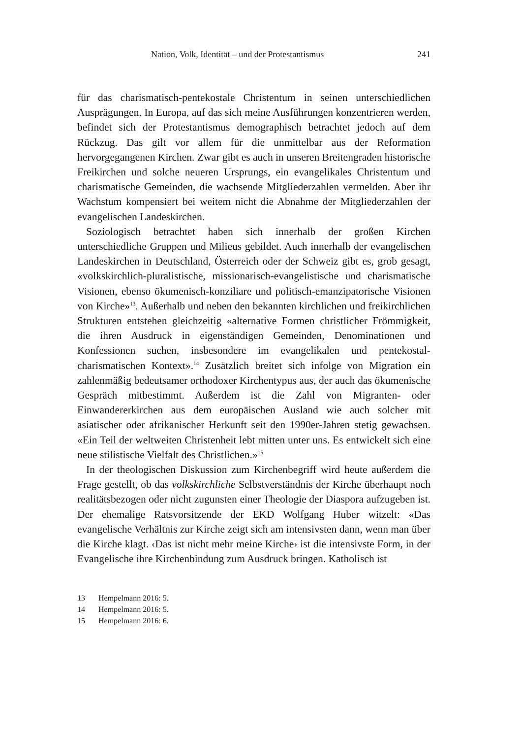Nation, Volk, Identität – und der Protestantismus 241
für das charismatisch-pentekostale Christentum in seinen unterschiedlichen Ausprägungen. In Europa, auf das sich meine Ausführungen konzentrieren werden, befindet sich der Protestantismus demographisch betrachtet jedoch auf dem Rückzug. Das gilt vor allem für die unmittelbar aus der Reformation hervorgegangenen Kirchen. Zwar gibt es auch in unseren Breitengraden historische Freikirchen und solche neueren Ursprungs, ein evangelikales Christentum und charismatische Gemeinden, die wachsende Mitgliederzahlen vermelden. Aber ihr Wachstum kompensiert bei weitem nicht die Abnahme der Mitgliederzahlen der evangelischen Landeskirchen.
Soziologisch betrachtet haben sich innerhalb der großen Kirchen unterschiedliche Gruppen und Milieus gebildet. Auch innerhalb der evangelischen Landeskirchen in Deutschland, Österreich oder der Schweiz gibt es, grob gesagt, «volkskirchlich-pluralistische, missionarisch-evangelistische und charismatische Visionen, ebenso ökumenisch-konziliare und politisch-emanzipatorische Visionen von Kirche»<sup>13</sup>. Außerhalb und neben den bekannten kirchlichen und freikirchlichen Strukturen entstehen gleichzeitig «alternative Formen christlicher Frömmigkeit, die ihren Ausdruck in eigenständigen Gemeinden, Denominationen und Konfessionen suchen, insbesondere im evangelikalen und pentekostal-charismatischen Kontext».<sup>14</sup> Zusätzlich breitet sich infolge von Migration ein zahlenmäßig bedeutsamer orthodoxer Kirchentypus aus, der auch das ökumenische Gespräch mitbestimmt. Außerdem ist die Zahl von Migranten- oder Einwandererkirchen aus dem europäischen Ausland wie auch solcher mit asiatischer oder afrikanischer Herkunft seit den 1990er-Jahren stetig gewachsen. «Ein Teil der weltweiten Christenheit lebt mitten unter uns. Es entwickelt sich eine neue stilistische Vielfalt des Christlichen.»<sup>15</sup>
In der theologischen Diskussion zum Kirchenbegriff wird heute außerdem die Frage gestellt, ob das volkskirchliche Selbstverständnis der Kirche überhaupt noch realitätsbezogen oder nicht zugunsten einer Theologie der Diaspora aufzugeben ist. Der ehemalige Ratsvorsitzende der EKD Wolfgang Huber witzelt: «Das evangelische Verhältnis zur Kirche zeigt sich am intensivsten dann, wenn man über die Kirche klagt. ‹Das ist nicht mehr meine Kirche› ist die intensivste Form, in der Evangelische ihre Kirchenbindung zum Ausdruck bringen. Katholisch ist
13 Hempelmann 2016: 5.
14 Hempelmann 2016: 5.
15 Hempelmann 2016: 6.